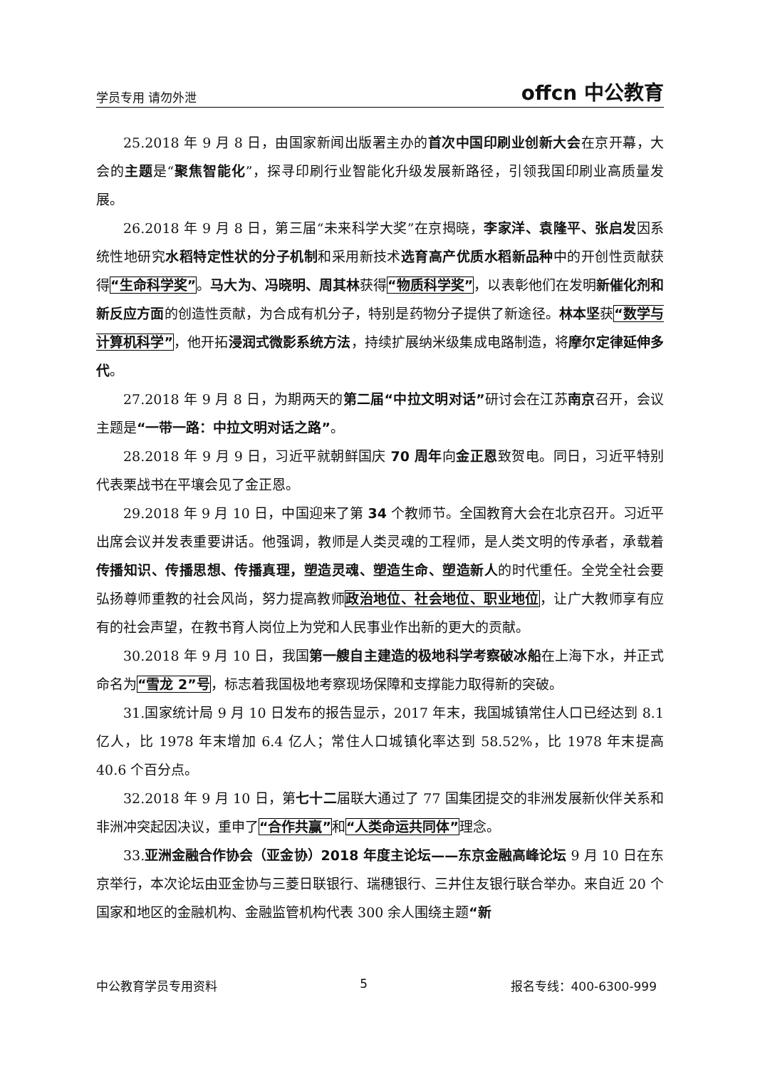学员专用 请勿外泄 offcn 中公教育
25.2018 年 9 月 8 日，由国家新闻出版署主办的首次中国印刷业创新大会在京开幕，大会的主题是“聚焦智能化”，探寻印刷行业智能化升级发展新路径，引领我国印刷业高质量发展。
26.2018 年 9 月 8 日，第三届“未来科学大奖”在京揭晓，李家洋、袁隆平、张启发因系统性地研究水稻特定性状的分子机制和采用新技术选育高产优质水稻新品种中的开创性贡献获得“生命科学奖”。马大为、冯晓明、周其林获得“物质科学奖”，以表彰他们在发明新催化剂和新反应方面的创造性贡献，为合成有机分子，特别是药物分子提供了新途径。林本坚获“数学与计算机科学”，他开拓浸润式微影系统方法，持续扩展纳米级集成电路制造，将摩尔定律延伸多代。
27.2018 年 9 月 8 日，为期两天的第二届“中拉文明对话”研讨会在江苏南京召开，会议主题是“一带一路：中拉文明对话之路”。
28.2018 年 9 月 9 日，习近平就朝鲜国庆 70 周年向金正恩致贺电。同日，习近平特别代表栗战书在平壤会见了金正恩。
29.2018 年 9 月 10 日，中国迎来了第 34 个教师节。全国教育大会在北京召开。习近平出席会议并发表重要讲话。他强调，教师是人类灵魂的工程师，是人类文明的传承者，承载着传播知识、传播思想、传播真理，塑造灵魂、塑造生命、塑造新人的时代重任。全党全社会要弘扬尊师重教的社会风尚，努力提高教师政治地位、社会地位、职业地位，让广大教师享有应有的社会声望，在教书育人岗位上为党和人民事业作出新的更大的贡献。
30.2018 年 9 月 10 日，我国第一艘自主建造的极地科学考察破冰船在上海下水，并正式命名为“雪龙 2”号，标志着我国极地考察现场保障和支撑能力取得新的突破。
31.国家统计局 9 月 10 日发布的报告显示，2017 年末，我国城镇常住人口已经达到 8.1 亿人，比 1978 年末增加 6.4 亿人；常住人口城镇化率达到 58.52%，比 1978 年末提高 40.6 个百分点。
32.2018 年 9 月 10 日，第七十二届联大通过了 77 国集团提交的非洲发展新伙伴关系和非洲冲突起因决议，重申了“合作共赢”和“人类命运共同体”理念。
33.亚洲金融合作协会（亚金协）2018 年度主论坛——东京金融高峰论坛 9 月 10 日在东京举行，本次论坛由亚金协与三菱日联银行、瑞穗银行、三井住友银行联合举办。来自近 20 个国家和地区的金融机构、金融监管机构代表 300 余人围绕主题“新
中公教育学员专用资料 5 报名专线：400-6300-999